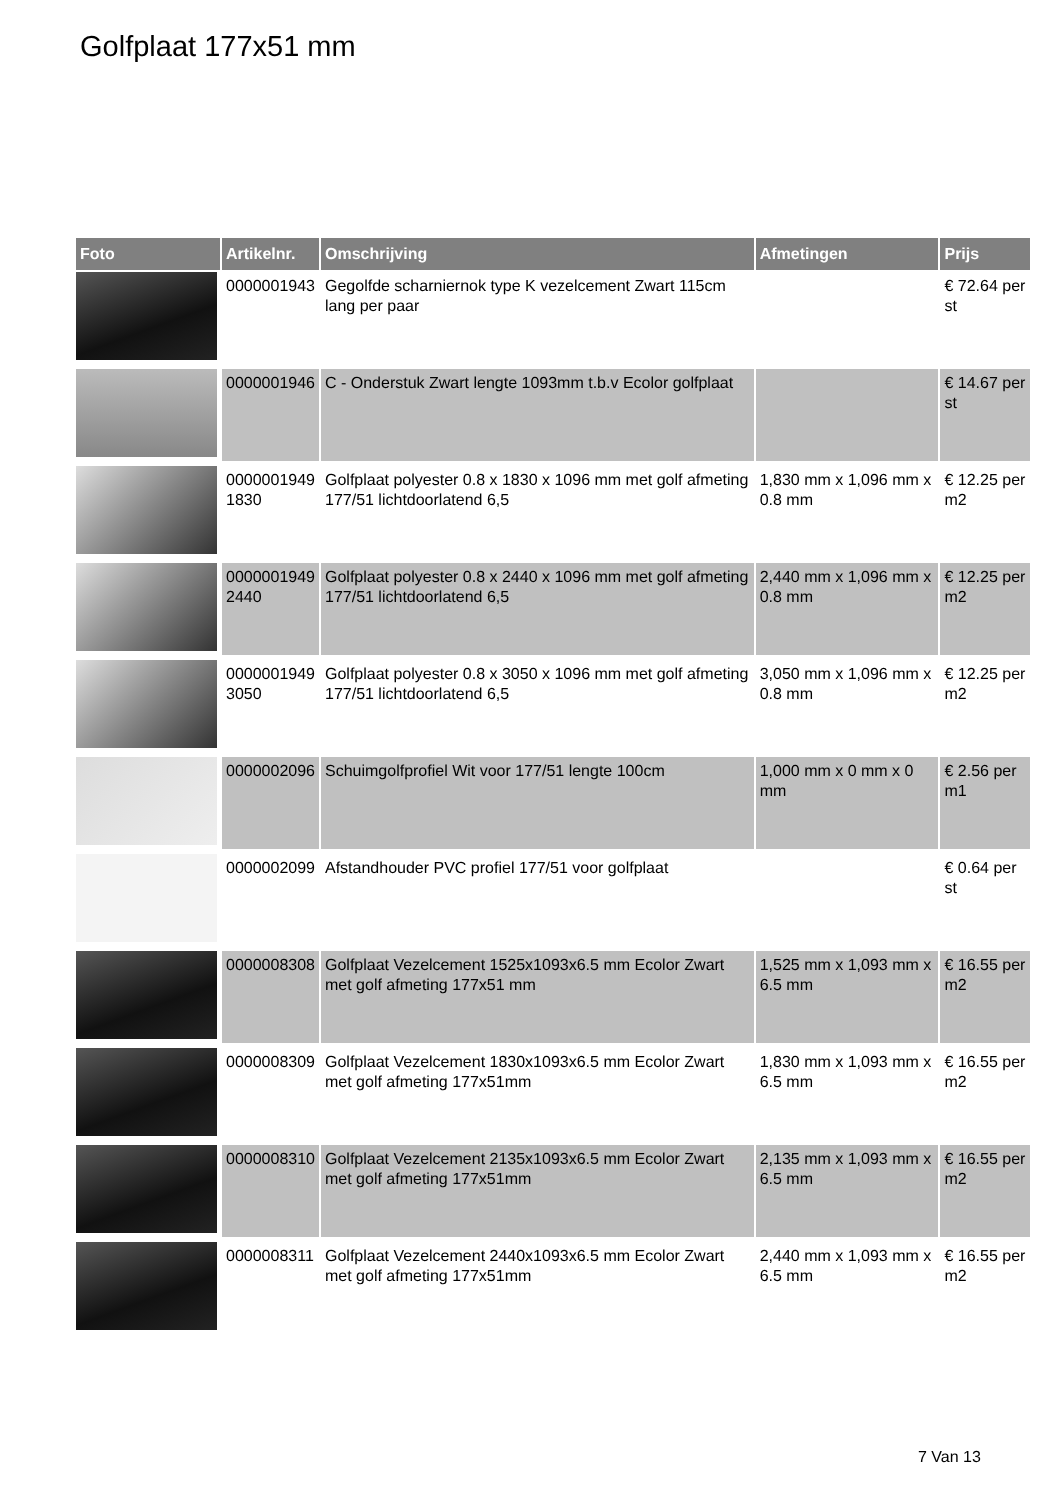Golfplaat 177x51 mm
| Foto | Artikelnr. | Omschrijving | Afmetingen | Prijs |
| --- | --- | --- | --- | --- |
| | 0000001943 | Gegolfde scharniernok type K vezelcement Zwart 115cm lang per paar | | € 72.64 per st |
| | 0000001946 | C - Onderstuk Zwart lengte 1093mm t.b.v Ecolor golfplaat | | € 14.67 per st |
| | 0000001949 1830 | Golfplaat polyester 0.8 x 1830 x 1096 mm met golf afmeting 177/51 lichtdoorlatend 6,5 | 1,830 mm x 1,096 mm x 0.8 mm | € 12.25 per m2 |
| | 0000001949 2440 | Golfplaat polyester 0.8 x 2440 x 1096 mm met golf afmeting 177/51 lichtdoorlatend 6,5 | 2,440 mm x 1,096 mm x 0.8 mm | € 12.25 per m2 |
| | 0000001949 3050 | Golfplaat polyester 0.8 x 3050 x 1096 mm met golf afmeting 177/51 lichtdoorlatend 6,5 | 3,050 mm x 1,096 mm x 0.8 mm | € 12.25 per m2 |
| | 0000002096 | Schuimgolfprofiel Wit voor 177/51 lengte 100cm | 1,000 mm x 0 mm x 0 mm | € 2.56 per m1 |
| | 0000002099 | Afstandhouder PVC profiel 177/51 voor golfplaat | | € 0.64 per st |
| | 0000008308 | Golfplaat Vezelcement 1525x1093x6.5 mm Ecolor Zwart met golf afmeting 177x51 mm | 1,525 mm x 1,093 mm x 6.5 mm | € 16.55 per m2 |
| | 0000008309 | Golfplaat Vezelcement 1830x1093x6.5 mm Ecolor Zwart met golf afmeting 177x51mm | 1,830 mm x 1,093 mm x 6.5 mm | € 16.55 per m2 |
| | 0000008310 | Golfplaat Vezelcement 2135x1093x6.5 mm Ecolor Zwart met golf afmeting 177x51mm | 2,135 mm x 1,093 mm x 6.5 mm | € 16.55 per m2 |
| | 0000008311 | Golfplaat Vezelcement 2440x1093x6.5 mm Ecolor Zwart met golf afmeting 177x51mm | 2,440 mm x 1,093 mm x 6.5 mm | € 16.55 per m2 |
7 Van 13